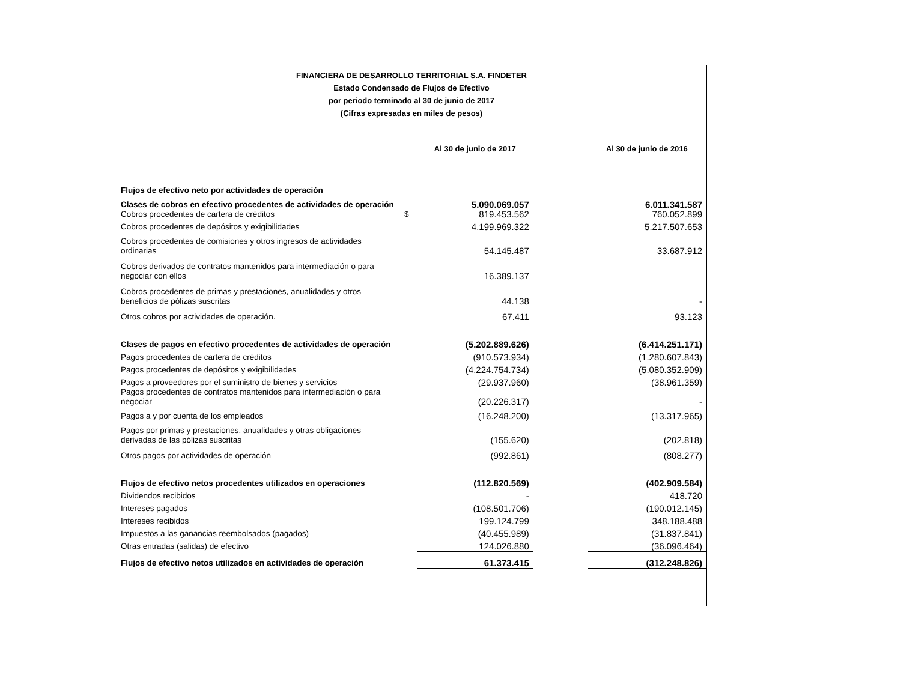FINANCIERA DE DESARROLLO TERRITORIAL S.A. FINDETER
Estado Condensado de Flujos de Efectivo
por periodo terminado al 30 de junio de 2017
(Cifras expresadas en miles de pesos)
| | | Al 30 de junio de 2017 | | Al 30 de junio de 2016 |
| --- | --- | --- | --- | --- |
| Flujos de efectivo neto por actividades de operación | | | | |
| Clases de cobros en efectivo procedentes de actividades de operación | | 5.090.069.057 | | 6.011.341.587 |
| Cobros procedentes de cartera de créditos | $ | 819.453.562 | | 760.052.899 |
| Cobros procedentes de depósitos y exigibilidades | | 4.199.969.322 | | 5.217.507.653 |
| Cobros procedentes de comisiones y otros ingresos de actividades ordinarias | | 54.145.487 | | 33.687.912 |
| Cobros derivados de contratos mantenidos para intermediación o para negociar con ellos | | 16.389.137 | | |
| Cobros procedentes de primas y prestaciones, anualidades y otros beneficios de pólizas suscritas | | 44.138 | | - |
| Otros cobros por actividades de operación. | | 67.411 | | 93.123 |
| Clases de pagos en efectivo procedentes de actividades de operación | | (5.202.889.626) | | (6.414.251.171) |
| Pagos procedentes de cartera de créditos | | (910.573.934) | | (1.280.607.843) |
| Pagos procedentes de depósitos y exigibilidades | | (4.224.754.734) | | (5.080.352.909) |
| Pagos a proveedores por el suministro de bienes y servicios | | (29.937.960) | | (38.961.359) |
| Pagos procedentes de contratos mantenidos para intermediación o para negociar | | (20.226.317) | | - |
| Pagos a y por cuenta de los empleados | | (16.248.200) | | (13.317.965) |
| Pagos por primas y prestaciones, anualidades y otras obligaciones derivadas de las pólizas suscritas | | (155.620) | | (202.818) |
| Otros pagos por actividades de operación | | (992.861) | | (808.277) |
| Flujos de efectivo netos procedentes utilizados en operaciones | | (112.820.569) | | (402.909.584) |
| Dividendos recibidos | | - | | 418.720 |
| Intereses pagados | | (108.501.706) | | (190.012.145) |
| Intereses recibidos | | 199.124.799 | | 348.188.488 |
| Impuestos a las ganancias reembolsados (pagados) | | (40.455.989) | | (31.837.841) |
| Otras entradas (salidas) de efectivo | | 124.026.880 | | (36.096.464) |
| Flujos de efectivo netos utilizados en actividades de operación | | 61.373.415 | | (312.248.826) |